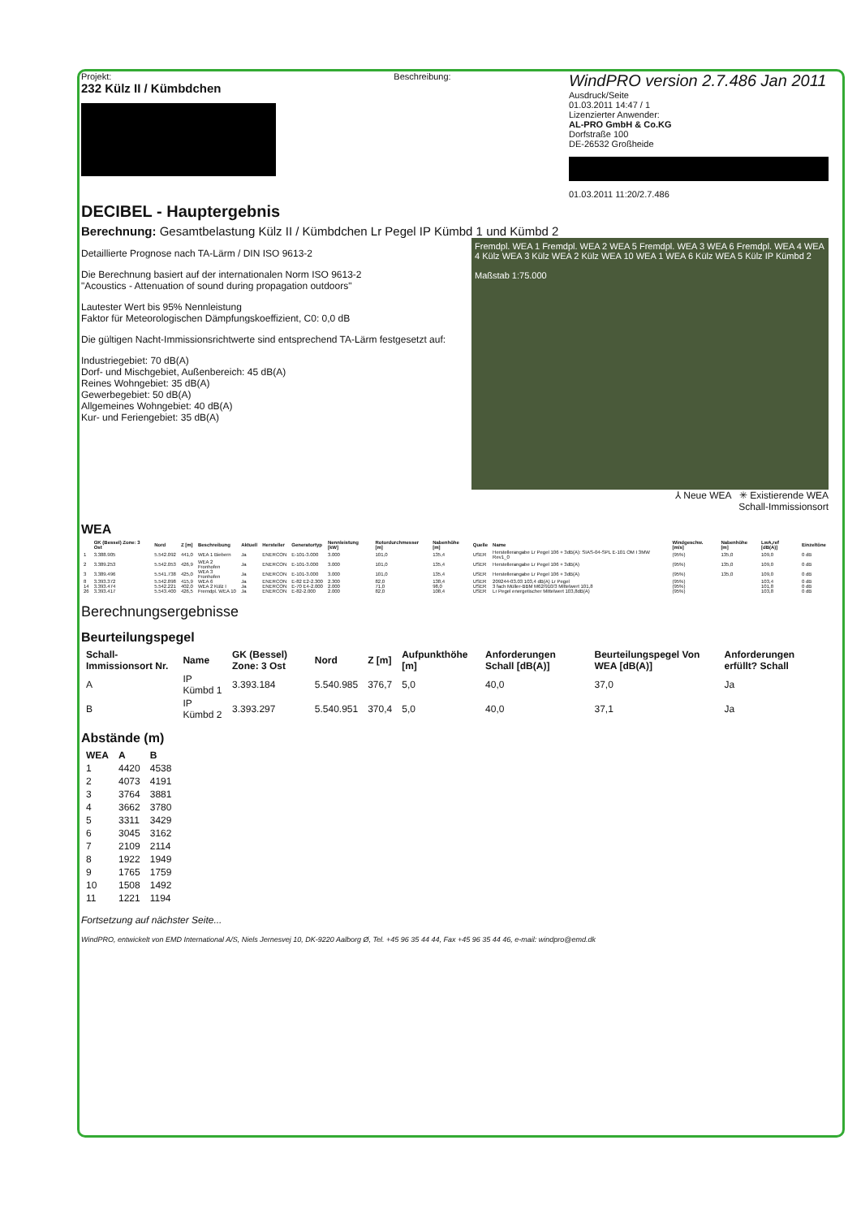Projekt:
232 Külz II / Kümbdchen
Beschreibung:
WindPRO version 2.7.486 Jan 2011
Ausdruck/Seite
01.03.2011 14:47 / 1
Lizenzierter Anwender:
AL-PRO GmbH & Co.KG
Dorfstraße 100
DE-26532 Großheide
01.03.2011 11:20/2.7.486
DECIBEL - Hauptergebnis
Berechnung: Gesamtbelastung Külz II / Kümbdchen Lr Pegel IP Kümbd 1 und Kümbd 2
Fremdpl. WEA 1 Fremdpl. WEA 2 WEA 5 Fremdpl. WEA 3 WEA 6 Fremdpl. WEA 4 WEA 4 Külz WEA 3 Külz WEA 2 Külz WEA 10 WEA 1 WEA 6 Külz WEA 5 Külz IP Kümbd 2
Maßstab 1:75.000
Detaillierte Prognose nach TA-Lärm / DIN ISO 9613-2
Die Berechnung basiert auf der internationalen Norm ISO 9613-2
"Acoustics - Attenuation of sound during propagation outdoors"
Lautester Wert bis 95% Nennleistung
Faktor für Meteorologischen Dämpfungskoeffizient, C0: 0,0 dB
Die gültigen Nacht-Immissionsrichtwerte sind entsprechend TA-Lärm festgesetzt auf:
Industriegebiet: 70 dB(A)
Dorf- und Mischgebiet, Außenbereich: 45 dB(A)
Reines Wohngebiet: 35 dB(A)
Gewerbegebiet: 50 dB(A)
Allgemeines Wohngebiet: 40 dB(A)
Kur- und Feriengebiet: 35 dB(A)
⅄ Neue WEA ✳ Existierende WEA
Schall-Immissionsort
WEA
| | GK (Bessel) Zone: 3 Ost | Nord | Z [m] | Beschreibung | Aktuell | Hersteller | Generatortyp | Nennleistung [kW] | Rotordurchmesser [m] | Nabenhöhe [m] | Quelle | Name | Windgeschw. [m/s] | Nabenhöhe [m] | LwA,ref [dB(A)] | Einzeltöne |
| --- | --- | --- | --- | --- | --- | --- | --- | --- | --- | --- | --- | --- | --- | --- | --- | --- |
| 1 | 3.388.905 | 5.542.092 | 441,0 | WEA 1 Biebern | Ja | ENERCON | E-101-3.000 | 3.000 | 101,0 | 135,4 | USER | Herstellerangabe Lr Pegel 106 + 3dB(A): SIAS-04-SPL E-101 OM I 3MW Rev1_0 | (95%) | 135,0 | 109,0 | 0 dB |
| 2 | 3.389.253 | 5.542.053 | 426,9 | WEA 2 Fronhofen | Ja | ENERCON | E-101-3.000 | 3.000 | 101,0 | 135,4 | USER | Herstellerangabe Lr Pegel 106 + 3dB(A) | (95%) | 135,0 | 109,0 | 0 dB |
| 3 | 3.389.496 | 5.541.738 | 425,0 | WEA 3 Fronhofen | Ja | ENERCON | E-101-3.000 | 3.000 | 101,0 | 135,4 | USER | Herstellerangabe Lr Pegel 106 + 3dB(A) | (95%) | 135,0 | 109,0 | 0 dB |
| 8 | 3.393.372 | 5.542.898 | 415,9 | WEA 6 | Ja | ENERCON | E-82 E2-2.300 | 2.300 | 82,0 | 138,4 | USER | 209244-03.03 103,4 dB(A) Lr Pegel | (95%) | | 103,4 | 0 dB |
| 14 | 3.393.474 | 5.542.221 | 402,0 | WEA 2 Külz I | Ja | ENERCON | E-70 E4-2.000 | 2.000 | 71,0 | 98,0 | USER | 3 fach Müller-BBM M62/910/3 Mittelwert 101,8 | (95%) | | 101,8 | 0 dB |
| 26 | 3.393.417 | 5.543.400 | 426,5 | Fremdpl. WEA 10 | Ja | ENERCON | E-82-2.000 | 2.000 | 82,0 | 108,4 | USER | Lr Pegel energetischer Mittelwert 103,8dB(A) | (95%) | | 103,8 | 0 dB |
Berechnungsergebnisse
Beurteilungspegel
| Schall-Immissionsort Nr. | Name | GK (Bessel) Zone: 3 Ost | Nord | Z [m] | Aufpunkthöhe [m] | Anforderungen Schall [dB(A)] | Beurteilungspegel Von WEA [dB(A)] | Anforderungen erfüllt? Schall |
| --- | --- | --- | --- | --- | --- | --- | --- | --- |
| A | IP Kümbd 1 | 3.393.184 | 5.540.985 | 376,7 | 5,0 | 40,0 | 37,0 | Ja |
| B | IP Kümbd 2 | 3.393.297 | 5.540.951 | 370,4 | 5,0 | 40,0 | 37,1 | Ja |
Abstände (m)
| WEA | A | B |
| --- | --- | --- |
| 1 | 4420 | 4538 |
| 2 | 4073 | 4191 |
| 3 | 3764 | 3881 |
| 4 | 3662 | 3780 |
| 5 | 3311 | 3429 |
| 6 | 3045 | 3162 |
| 7 | 2109 | 2114 |
| 8 | 1922 | 1949 |
| 9 | 1765 | 1759 |
| 10 | 1508 | 1492 |
| 11 | 1221 | 1194 |
Fortsetzung auf nächster Seite...
WindPRO, entwickelt von EMD International A/S, Niels Jernesvej 10, DK-9220 Aalborg Ø, Tel. +45 96 35 44 44, Fax +45 96 35 44 46, e-mail: windpro@emd.dk